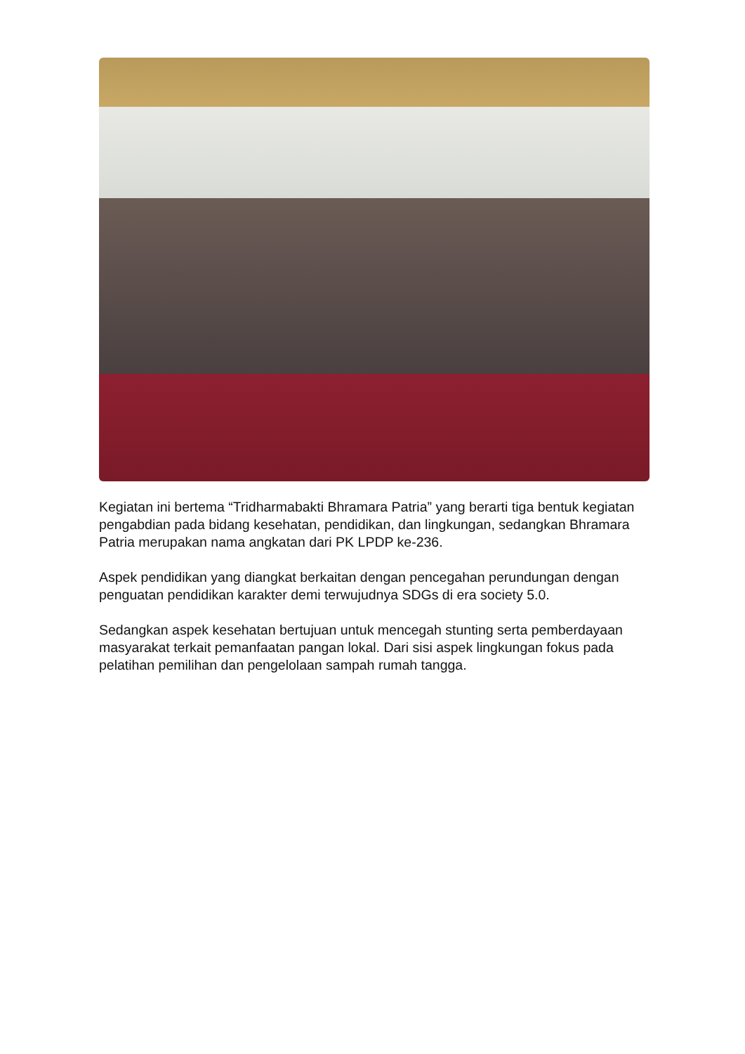Kegiatan ini bertema “Tridharmabakti Bhramara Patria” yang berarti tiga bentuk kegiatan pengabdian pada bidang kesehatan, pendidikan, dan lingkungan, sedangkan Bhramara Patria merupakan nama angkatan dari PK LPDP ke-236.
Aspek pendidikan yang diangkat berkaitan dengan pencegahan perundungan dengan penguatan pendidikan karakter demi terwujudnya SDGs di era society 5.0.
Sedangkan aspek kesehatan bertujuan untuk mencegah stunting serta pemberdayaan masyarakat terkait pemanfaatan pangan lokal. Dari sisi aspek lingkungan fokus pada pelatihan pemilihan dan pengelolaan sampah rumah tangga.